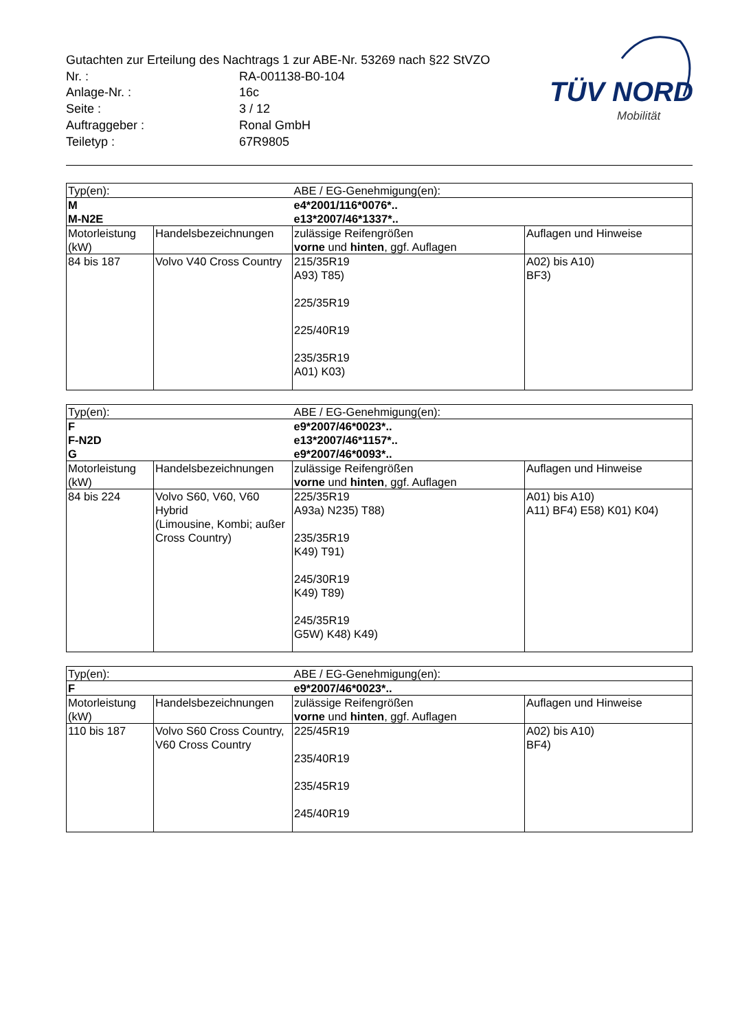Gutachten zur Erteilung des Nachtrags 1 zur ABE-Nr. 53269 nach §22 StVZO
| Nr. : | RA-001138-B0-104 |
| Anlage-Nr. : | 16c |
| Seite : | 3 / 12 |
| Auftraggeber : | Ronal GmbH |
| Teiletyp : | 67R9805 |
TÜV NORD
Mobilität
| Typ(en): | | ABE / EG-Genehmigung(en): | |
| M | | e4*2001/116*0076*.. | |
| M-N2E | | e13*2007/46*1337*.. | |
| Motorleistung (kW) | Handelsbezeichnungen | zulässige Reifengrößen vorne und hinten , ggf. Auflagen | Auflagen und Hinweise |
| 84 bis 187 | Volvo V40 Cross Country | 215/35R19 A93) T85) 225/35R19 225/40R19 235/35R19 A01) K03) | A02) bis A10) BF3) |
| Typ(en): | | ABE / EG-Genehmigung(en): | |
| F | | e9*2007/46*0023*.. | |
| F-N2D | | e13*2007/46*1157*.. | |
| G | | e9*2007/46*0093*.. | |
| Motorleistung (kW) | Handelsbezeichnungen | zulässige Reifengrößen vorne und hinten , ggf. Auflagen | Auflagen und Hinweise |
| 84 bis 224 | Volvo S60, V60, V60 Hybrid (Limousine, Kombi; außer Cross Country) | 225/35R19 A93a) N235) T88) 235/35R19 K49) T91) 245/30R19 K49) T89) 245/35R19 G5W) K48) K49) | A01) bis A10) A11) BF4) E58) K01) K04) |
| Typ(en): | | ABE / EG-Genehmigung(en): | |
| F | | e9*2007/46*0023*.. | |
| Motorleistung (kW) | Handelsbezeichnungen | zulässige Reifengrößen vorne und hinten , ggf. Auflagen | Auflagen und Hinweise |
| 110 bis 187 | Volvo S60 Cross Country, V60 Cross Country | 225/45R19 235/40R19 235/45R19 245/40R19 | A02) bis A10) BF4) |